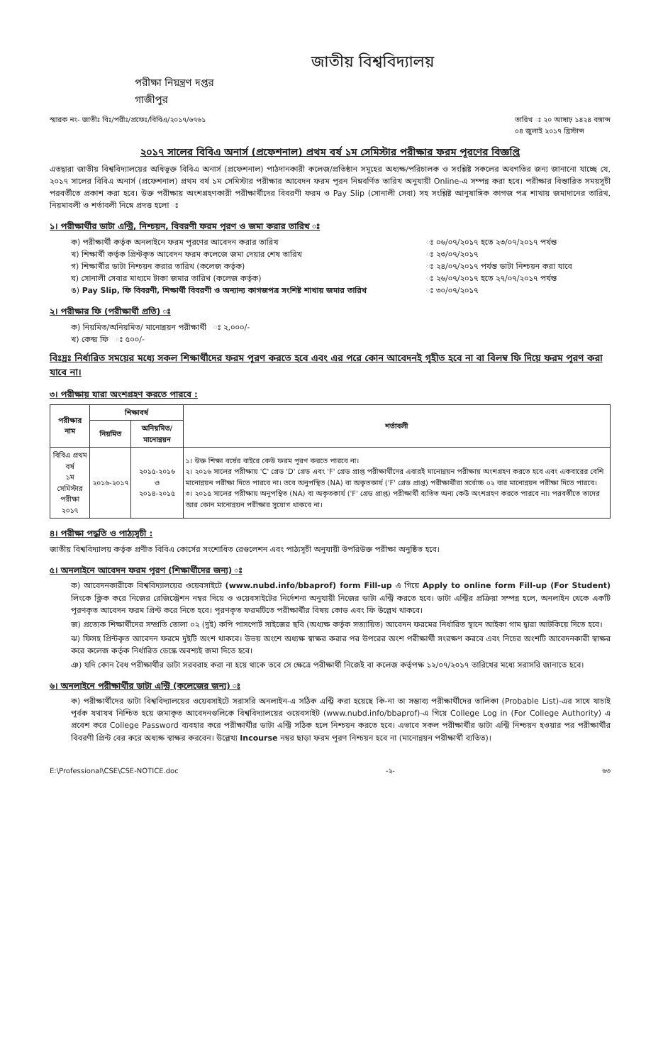জাতীয় বিশ্ববিদ্যালয়
পরীক্ষা নিয়ন্ত্রণ দপ্তর
গাজীপুর
স্মারক নং- জাতীঃ বিঃ/পরীঃ/প্রফেঃ/বিবিএ/২০১৭/৬৭৬১ তারিখ ঃ ২০ আষাঢ় ১৪২৪ বঙ্গাব্দ
০৪ জুলাই ২০১৭ খ্রিস্টাব্দ
২০১৭ সালের বিবিএ অনার্স (প্রফেশনাল) প্রথম বর্ষ ১ম সেমিস্টার পরীক্ষার ফরম পূরণের বিজ্ঞপ্তি
এতদ্বারা জাতীয় বিশ্ববিদ্যালয়ের অধিভূক্ত বিবিএ অনার্স (প্রফেশনাল) পাঠদানকারী কলেজ/প্রতিষ্ঠান সমূহের অধ্যক্ষ/পরিচালক ও সংশ্লিষ্ট সকলের অবগতির জন্য জানানো যাচ্ছে যে, ২০১৭ সালের বিবিএ অনার্স (প্রফেশনাল) প্রথম বর্ষ ১ম সেমিস্টার পরীক্ষার আবেদন ফরম পূরন নিম্নবর্ণিত তারিখ অনুযায়ী Online-এ সম্পন্ন করা হবে। পরীক্ষার বিস্তারিত সময়সূচী পরবর্তীতে প্রকাশ করা হবে। উক্ত পরীক্ষায় অংশগ্রহণকারী পরীক্ষার্থীদের বিবরণী ফরম ও Pay Slip (সোনালী সেবা) সহ সংশ্লিষ্ট আনুষাঙ্গিক কাগজ পত্র শাখায় জমাদানের তারিখ, নিয়মাবলী ও শর্তাবলী নিম্নে প্রদত্ত হলো ঃ
১। পরীক্ষার্থীর ডাটা এন্ট্রি, নিশ্চয়ন, বিবরণী ফরম পূরণ ও জমা করার তারিখ ঃ
ক) পরীক্ষার্থী কর্তৃক অনলাইনে ফরম পূরণের আবেদন করার তারিখ ঃ ০৬/০৭/২০১৭ হতে ২৩/০৭/২০১৭ পর্যন্ত
খ) শিক্ষার্থী কর্তৃক প্রিন্টকৃত আবেদন ফরম কলেজে জমা দেয়ার শেষ তারিখ ঃ ২৩/০৭/২০১৭
গ) শিক্ষার্থীর ডাটা নিশ্চয়ন করার তারিখ (কলেজ কর্তৃক) ঃ ২৪/০৭/২০১৭ পর্যন্ত ডাটা নিশ্চয়ন করা যাবে
ঘ) সোনালী সেবার মাধ্যমে টাকা জমার তারিখ (কলেজ কর্তৃক) ঃ ২৬/০৭/২০১৭ হতে ২৭/০৭/২০১৭ পর্যন্ত
ঙ) Pay Slip, ফি বিবরণী, শিক্ষার্থী বিবরণী ও অন্যান্য কাগজপত্র সংশিষ্ট শাখায় জমার তারিখ ঃ ৩০/০৭/২০১৭
২। পরীক্ষার ফি (পরীক্ষার্থী প্রতি) ঃ
ক) নিয়মিত/অনিয়মিত/ মানোন্নয়ন পরীক্ষার্থী ঃ ২,০০০/-
খ) কেন্দ্র ফি ঃ ৫০০/-
বিঃদ্রঃ নির্ধারিত সময়ের মধ্যে সকল শিক্ষার্থীদের ফরম পূরণ করতে হবে এবং এর পরে কোন আবেদনই গৃহীত হবে না বা বিলম্ব ফি দিয়ে ফরম পূরণ করা যাবে না।
৩। পরীক্ষায় যারা অংশগ্রহণ করতে পারবে :
| পরীক্ষার নাম | শিক্ষাবর্ষ | | শর্তাবলী |
| --- | --- | --- | --- |
| | নিয়মিত | অনিয়মিত/মানোন্নয়ন | |
| বিবিএ প্রথম বর্ষ ১ম সেমিস্টার পরীক্ষা ২০১৭ | ২০১৬-২০১৭ | ২০১৫-২০১৬ ও ২০১৪-২০১৫ | ১। উক্ত শিক্ষা বর্ষের বাইরে কেউ ফরম পূরণ করতে পারবে না। ২। ২০১৬ সালের পরীক্ষায় 'C' গ্রেড 'D' গ্রেড এবং 'F' গ্রেড প্রাপ্ত পরীক্ষার্থীদের এবারই মানোন্নয়ন পরীক্ষায় অংশগ্রহণ করতে হবে এবং একবারের বেশি মানোন্নয়ন পরীক্ষা দিতে পারবে না। তবে অনুপস্থিত (NA) বা অকৃতকার্য ('F' গ্রেড প্রাপ্ত) পরীক্ষার্থীরা সর্বোচ্চ ০২ বার মানোন্নয়ন পরীক্ষা দিতে পারবে। ৩। ২০১৫ সালের পরীক্ষায় অনুপস্থিত (NA) বা অকৃতকার্য ('F' গ্রেড প্রাপ্ত) পরীক্ষার্থী ব্যতিত অন্য কেউ অংশগ্রহণ করতে পারবে না। পরবর্তীতে তাদের আর কোন মানোন্নয়ন পরীক্ষার সুযোগ থাকবে না। |
৪। পরীক্ষা পদ্ধতি ও পাঠ্যসূচী :
জাতীয় বিশ্ববিদ্যালয় কর্তৃক প্রণীত বিবিএ কোর্সের সংশোধিত রেগুলেশন এবং পাঠ্যসূচী অনুযায়ী উপরিউক্ত পরীক্ষা অনুষ্ঠিত হবে।
৫। অনলাইনে আবেদন ফরম পূরণ (শিক্ষার্থীদের জন্য) ঃ
ক) আবেদনকারীকে বিশ্ববিদ্যালয়ের ওয়েবসাইটে (www.nubd.info/bbaprof) form Fill-up এ গিয়ে Apply to online form Fill-up (For Student) লিংকে ক্লিক করে নিজের রেজিস্ট্রেশন নম্বর দিয়ে ও ওয়েবসাইটের নির্দেশনা অনুযায়ী নিজের ডাটা এন্ট্রি করতে হবে। ডাটা এন্ট্রির প্রক্রিয়া সম্পন্ন হলে, অনলাইন থেকে একটি পূরণকৃত আবেদন ফরম প্রিন্ট করে নিতে হবে। পূরণকৃত ফরমটিতে পরীক্ষার্থীর বিষয় কোড এবং ফি উল্লেখ থাকবে।
জ) প্রত্যেক শিক্ষার্থীদের সম্প্রতি তোলা ০২ (দুই) কপি পাসপোর্ট সাইজের ছবি (অধ্যক্ষ কর্তৃক সত্যায়িত) আবেদন ফরমের নির্ধারিত স্থানে আইকা গাম দ্বারা আটকিয়ে দিতে হবে।
ঝ) ফিসহ প্রিন্টকৃত আবেদন ফরমে দুইটি অংশ থাকবে। উভয় অংশে অধ্যক্ষ স্বাক্ষর করার পর উপরের অংশ পরীক্ষার্থী সংরক্ষণ করবে এবং নিচের অংশটি আবেদনকারী স্বাক্ষর করে কলেজ কর্তৃক নির্ধারিত ডেস্কে অবশ্যই জমা দিতে হবে।
ঞ) যদি কোন বৈধ পরীক্ষার্থীর ডাটা সরবরাহ করা না হয়ে থাকে তবে সে ক্ষেত্রে পরীক্ষার্থী নিজেই বা কলেজ কর্তৃপক্ষ ১২/০৭/২০১৭ তারিখের মধ্যে সরাসরি জানাতে হবে।
৬। অনলাইনে পরীক্ষার্থীর ডাটা এন্ট্রি (কলেজের জন্য) ঃ
ক) পরীক্ষার্থীদের ডাটা বিশ্ববিদ্যালয়ের ওয়েবসাইটে সরাসরি অনলাইন-এ সঠিক এন্ট্রি করা হয়েছে কি-না তা সম্ভাব্য পরীক্ষার্থীদের তালিকা (Probable List)-এর সাথে যাচাই পূর্বক যথাযথ নিশ্চিত হয়ে জমাকৃত আবেদনগুলিকে বিশ্ববিদ্যালয়ের ওয়েবসাইট (www.nubd.info/bbaprof)-এ গিয়ে College Log in (For College Authority) এ প্রবেশ করে College Password ব্যবহার করে পরীক্ষার্থীর ডাটা এন্ট্রি সঠিক হলে নিশ্চয়ন করতে হবে। এভাবে সকল পরীক্ষার্থীর ডাটা এন্ট্রি নিশ্চয়ন হওয়ার পর পরীক্ষার্থীর বিবরণী প্রিন্ট বের করে অধ্যক্ষ স্বাক্ষর করবেন। উল্লেখ্য Incourse নম্বর ছাড়া ফরম পূরণ নিশ্চয়ন হবে না (মানোন্নয়ন পরীক্ষার্থী ব্যতিত)।
E:\Professional\CSE\CSE-NOTICE.doc -২- ৬৩